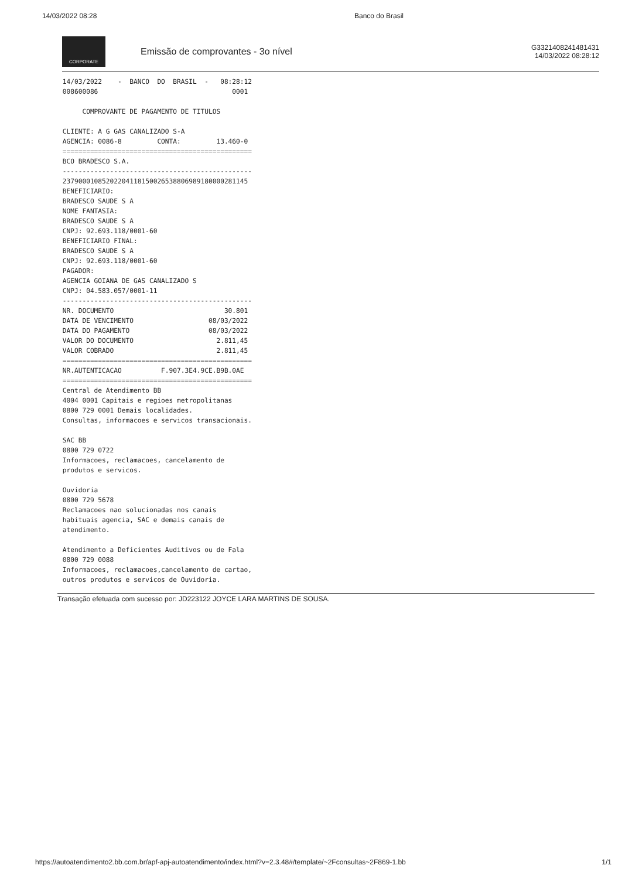14/03/2022 08:28 Banco do Brasil
CORPORATE
Emissão de comprovantes - 3o nível
G3321408241481431
14/03/2022 08:28:12
 14/03/2022    -  BANCO  DO  BRASIL  -   08:28:12
 008600086                                  0001

      COMPROVANTE DE PAGAMENTO DE TITULOS

 CLIENTE: A G GAS CANALIZADO S-A
 AGENCIA: 0086-8         CONTA:         13.460-0
 ================================================
 BCO BRADESCO S.A.
 ------------------------------------------------
 23790001085202204118150026538806989180000281145
 BENEFICIARIO:
 BRADESCO SAUDE S A
 NOME FANTASIA:
 BRADESCO SAUDE S A
 CNPJ: 92.693.118/0001-60
 BENEFICIARIO FINAL:
 BRADESCO SAUDE S A
 CNPJ: 92.693.118/0001-60
 PAGADOR:
 AGENCIA GOIANA DE GAS CANALIZADO S
 CNPJ: 04.583.057/0001-11
 ------------------------------------------------
 NR. DOCUMENTO                            30.801
 DATA DE VENCIMENTO                   08/03/2022
 DATA DO PAGAMENTO                    08/03/2022
 VALOR DO DOCUMENTO                     2.811,45
 VALOR COBRADO                          2.811,45
 ================================================
 NR.AUTENTICACAO          F.907.3E4.9CE.B9B.0AE
 ================================================
 Central de Atendimento BB
 4004 0001 Capitais e regioes metropolitanas
 0800 729 0001 Demais localidades.
 Consultas, informacoes e servicos transacionais.

 SAC BB
 0800 729 0722
 Informacoes, reclamacoes, cancelamento de
 produtos e servicos.

 Ouvidoria
 0800 729 5678
 Reclamacoes nao solucionadas nos canais
 habituais agencia, SAC e demais canais de
 atendimento.

 Atendimento a Deficientes Auditivos ou de Fala
 0800 729 0088
 Informacoes, reclamacoes,cancelamento de cartao,
 outros produtos e servicos de Ouvidoria.
Transação efetuada com sucesso por: JD223122 JOYCE LARA MARTINS DE SOUSA.
https://autoatendimento2.bb.com.br/apf-apj-autoatendimento/index.html?v=2.3.48#/template/~2Fconsultas~2F869-1.bb 1/1